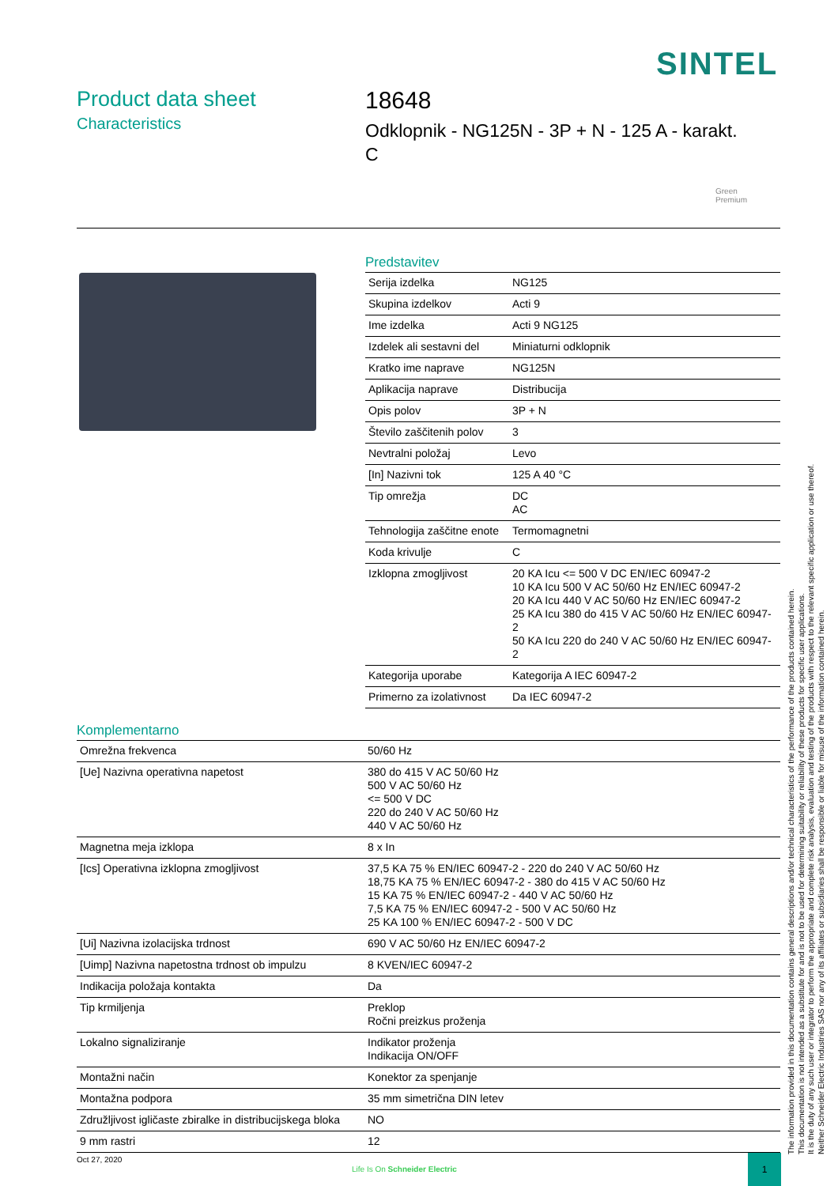SINTEL
Product data sheet
Characteristics
18648
Odklopnik - NG125N - 3P + N - 125 A - karakt.
C
Green
Premium
Predstavitev
| Serija izdelka | NG125 |
| Skupina izdelkov | Acti 9 |
| Ime izdelka | Acti 9 NG125 |
| Izdelek ali sestavni del | Miniaturni odklopnik |
| Kratko ime naprave | NG125N |
| Aplikacija naprave | Distribucija |
| Opis polov | 3P + N |
| Število zaščitenih polov | 3 |
| Nevtralni položaj | Levo |
| [In] Nazivni tok | 125 A 40 °C |
| Tip omrežja | DC AC |
| Tehnologija zaščitne enote | Termomagnetni |
| Koda krivulje | C |
| Izklopna zmogljivost | 20 KA Icu <= 500 V DC EN/IEC 60947-2 10 KA Icu 500 V AC 50/60 Hz EN/IEC 60947-2 20 KA Icu 440 V AC 50/60 Hz EN/IEC 60947-2 25 KA Icu 380 do 415 V AC 50/60 Hz EN/IEC 60947-2 50 KA Icu 220 do 240 V AC 50/60 Hz EN/IEC 60947-2 |
| Kategorija uporabe | Kategorija A IEC 60947-2 |
| Primerno za izolativnost | Da IEC 60947-2 |
Komplementarno
| Omrežna frekvenca | 50/60 Hz |
| [Ue] Nazivna operativna napetost | 380 do 415 V AC 50/60 Hz 500 V AC 50/60 Hz <= 500 V DC 220 do 240 V AC 50/60 Hz 440 V AC 50/60 Hz |
| Magnetna meja izklopa | 8 x In |
| [Ics] Operativna izklopna zmogljivost | 37,5 KA 75 % EN/IEC 60947-2 - 220 do 240 V AC 50/60 Hz 18,75 KA 75 % EN/IEC 60947-2 - 380 do 415 V AC 50/60 Hz 15 KA 75 % EN/IEC 60947-2 - 440 V AC 50/60 Hz 7,5 KA 75 % EN/IEC 60947-2 - 500 V AC 50/60 Hz 25 KA 100 % EN/IEC 60947-2 - 500 V DC |
| [Ui] Nazivna izolacijska trdnost | 690 V AC 50/60 Hz EN/IEC 60947-2 |
| [Uimp] Nazivna napetostna trdnost ob impulzu | 8 KVEN/IEC 60947-2 |
| Indikacija položaja kontakta | Da |
| Tip krmiljenja | Preklop Ročni preizkus proženja |
| Lokalno signaliziranje | Indikator proženja Indikacija ON/OFF |
| Montažni način | Konektor za spenjanje |
| Montažna podpora | 35 mm simetrična DIN letev |
| Združljivost igličaste zbiralke in distribucijskega bloka | NO |
| 9 mm rastri | 12 |
The information provided in this documentation contains general descriptions and/or technical characteristics of the performance of the products contained herein.
This documentation is not intended as a substitute for and is not to be used for determining suitability or reliability of these products for specific user applications.
It is the duty of any such user or integrator to perform the appropriate and complete risk analysis, evaluation and testing of the products with respect to the relevant specific application or use thereof.
Neither Schneider Electric Industries SAS nor any of its affiliates or subsidiaries shall be responsible or liable for misuse of the information contained herein.
Oct 27, 2020
Life Is On Schneider Electric
1